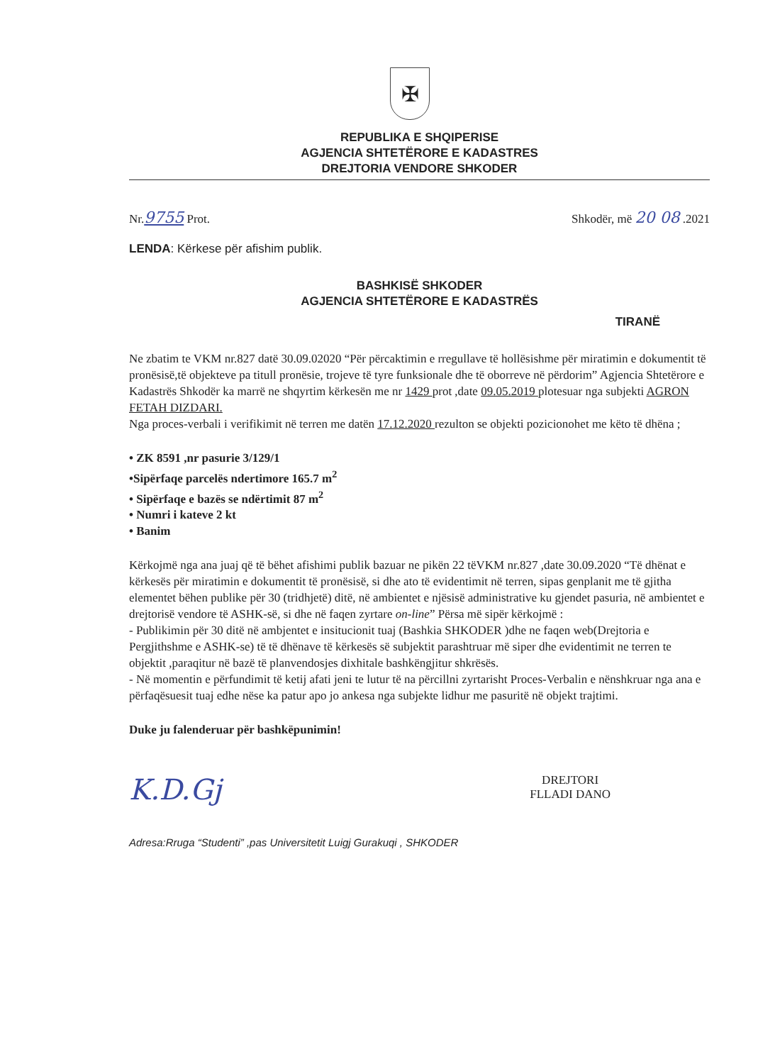✠
REPUBLIKA E SHQIPERISE
AGJENCIA SHTETËRORE E KADASTRES
DREJTORIA VENDORE SHKODER
Nr.9755 Prot. Shkodër, më 20 08 .2021
LENDA: Kërkese për afishim publik.
BASHKISË SHKODER
AGJENCIA SHTETËRORE E KADASTRËS
TIRANË
Ne zbatim te VKM nr.827 datë 30.09.02020 “Për përcaktimin e rregullave të hollësishme për miratimin e dokumentit të pronësisë,të objekteve pa titull pronësie, trojeve të tyre funksionale dhe të oborreve në përdorim” Agjencia Shtetërore e Kadastrës Shkodër ka marrë ne shqyrtim kërkesën me nr 1429 prot ,date 09.05.2019 plotesuar nga subjekti AGRON FETAH DIZDARI.
Nga proces-verbali i verifikimit në terren me datën 17.12.2020 rezulton se objekti pozicionohet me këto të dhëna ;
• ZK 8591 ,nr pasurie 3/129/1
•Sipërfaqe parcelës ndertimore 165.7 m<sup>2</sup>
• Sipërfaqe e bazës se ndërtimit 87 m<sup>2</sup>
• Numri i kateve 2 kt
• Banim
Kërkojmë nga ana juaj që të bëhet afishimi publik bazuar ne pikën 22 tëVKM nr.827 ,date 30.09.2020 “Të dhënat e kërkesës për miratimin e dokumentit të pronësisë, si dhe ato të evidentimit në terren, sipas genplanit me të gjitha elementet bëhen publike për 30 (tridhjetë) ditë, në ambientet e njësisë administrative ku gjendet pasuria, në ambientet e drejtorisë vendore të ASHK-së, si dhe në faqen zyrtare on-line” Përsa më sipër kërkojmë :
- Publikimin për 30 ditë në ambjentet e insitucionit tuaj (Bashkia SHKODER )dhe ne faqen web(Drejtoria e Pergjithshme e ASHK-se) të të dhënave të kërkesës së subjektit parashtruar më siper dhe evidentimit ne terren te objektit ,paraqitur në bazë të planvendosjes dixhitale bashkëngjitur shkrësës.
- Në momentin e përfundimit të ketij afati jeni te lutur të na përcillni zyrtarisht Proces-Verbalin e nënshkruar nga ana e përfaqësuesit tuaj edhe nëse ka patur apo jo ankesa nga subjekte lidhur me pasuritë në objekt trajtimi.
Duke ju falenderuar për bashkëpunimin!
K.D.Gj DREJTORI
FLLADI DANO
Adresa:Rruga “Studenti” ,pas Universitetit Luigj Gurakuqi , SHKODER